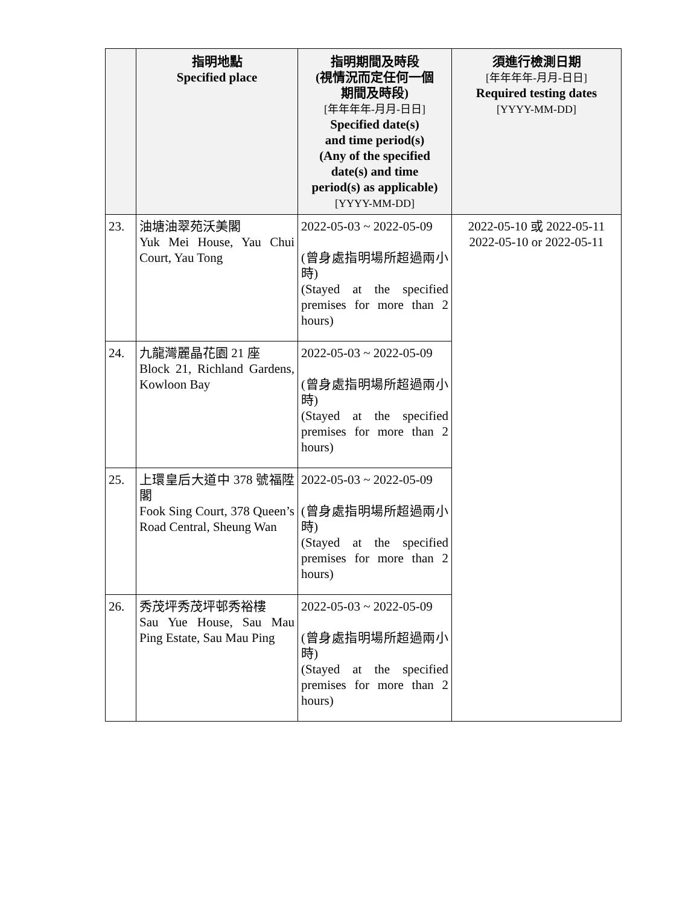| | 指明地點 Specified place | 指明期間及時段 (視情況而定任何一個 期間及時段) [年年年年-月月-日日] Specified date(s) and time period(s) (Any of the specified date(s) and time period(s) as applicable) [YYYY-MM-DD] | 須進行檢測日期 [年年年年-月月-日日] Required testing dates [YYYY-MM-DD] |
| --- | --- | --- | --- |
| 23. | 油塘油翠苑沃美閣 Yuk Mei House, Yau Chui Court, Yau Tong | 2022-05-03 ~ 2022-05-09 (曾身處指明場所超過兩小時) (Stayed at the specified premises for more than 2 hours) | 2022-05-10 或 2022-05-11 2022-05-10 or 2022-05-11 |
| 24. | 九龍灣麗晶花園 21 座 Block 21, Richland Gardens, Kowloon Bay | 2022-05-03 ~ 2022-05-09 (曾身處指明場所超過兩小時) (Stayed at the specified premises for more than 2 hours) | |
| 25. | 上環皇后大道中 378 號福陞閣 Fook Sing Court, 378 Queen’s Road Central, Sheung Wan | 2022-05-03 ~ 2022-05-09 (曾身處指明場所超過兩小時) (Stayed at the specified premises for more than 2 hours) | |
| 26. | 秀茂坪秀茂坪邨秀裕樓 Sau Yue House, Sau Mau Ping Estate, Sau Mau Ping | 2022-05-03 ~ 2022-05-09 (曾身處指明場所超過兩小時) (Stayed at the specified premises for more than 2 hours) | |